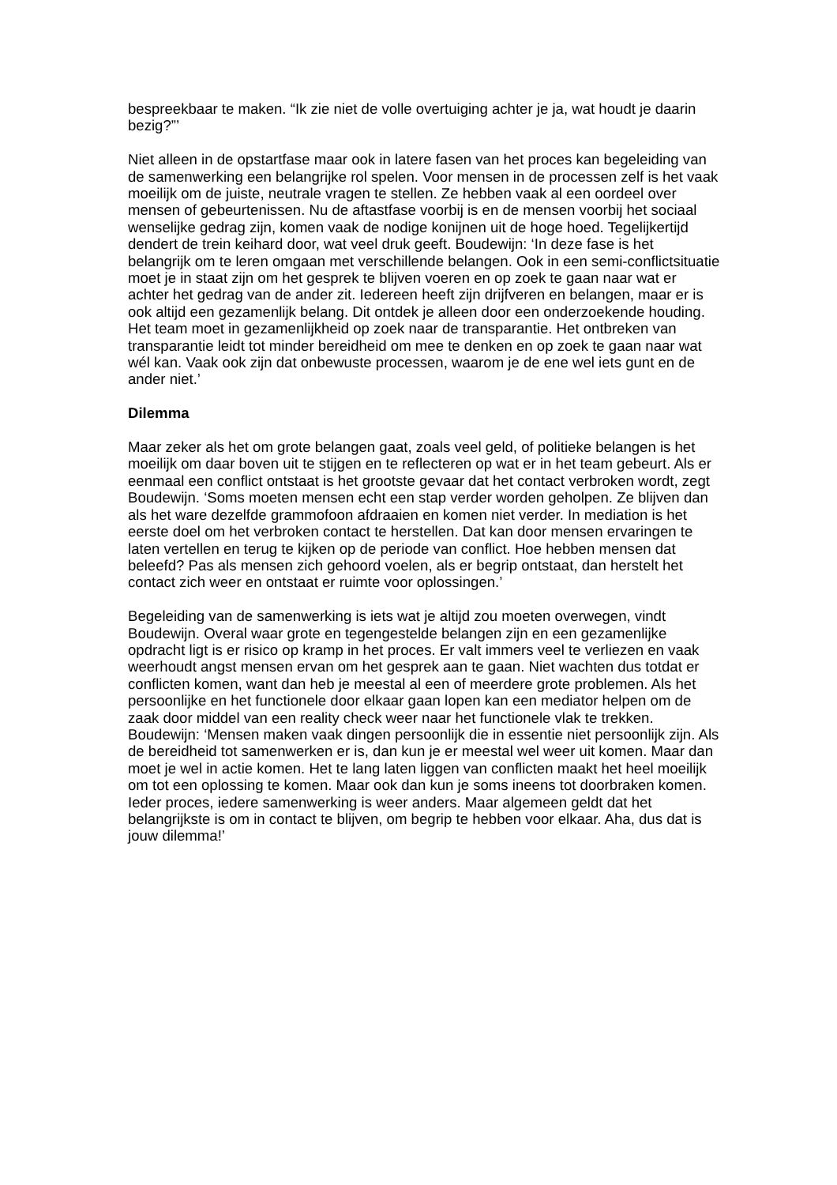bespreekbaar te maken. “Ik zie niet de volle overtuiging achter je ja, wat houdt je daarin bezig?”’
Niet alleen in de opstartfase maar ook in latere fasen van het proces kan begeleiding van de samenwerking een belangrijke rol spelen. Voor mensen in de processen zelf is het vaak moeilijk om de juiste, neutrale vragen te stellen. Ze hebben vaak al een oordeel over mensen of gebeurtenissen. Nu de aftastfase voorbij is en de mensen voorbij het sociaal wenselijke gedrag zijn, komen vaak de nodige konijnen uit de hoge hoed. Tegelijkertijd dendert de trein keihard door, wat veel druk geeft. Boudewijn: ‘In deze fase is het belangrijk om te leren omgaan met verschillende belangen. Ook in een semi-conflictsituatie moet je in staat zijn om het gesprek te blijven voeren en op zoek te gaan naar wat er achter het gedrag van de ander zit. Iedereen heeft zijn drijfveren en belangen, maar er is ook altijd een gezamenlijk belang. Dit ontdek je alleen door een onderzoekende houding. Het team moet in gezamenlijkheid op zoek naar de transparantie. Het ontbreken van transparantie leidt tot minder bereidheid om mee te denken en op zoek te gaan naar wat wél kan. Vaak ook zijn dat onbewuste processen, waarom je de ene wel iets gunt en de ander niet.’
Dilemma
Maar zeker als het om grote belangen gaat, zoals veel geld, of politieke belangen is het moeilijk om daar boven uit te stijgen en te reflecteren op wat er in het team gebeurt. Als er eenmaal een conflict ontstaat is het grootste gevaar dat het contact verbroken wordt, zegt Boudewijn. ‘Soms moeten mensen echt een stap verder worden geholpen. Ze blijven dan als het ware dezelfde grammofoon afdraaien en komen niet verder. In mediation is het eerste doel om het verbroken contact te herstellen. Dat kan door mensen ervaringen te laten vertellen en terug te kijken op de periode van conflict. Hoe hebben mensen dat beleefd? Pas als mensen zich gehoord voelen, als er begrip ontstaat, dan herstelt het contact zich weer en ontstaat er ruimte voor oplossingen.’
Begeleiding van de samenwerking is iets wat je altijd zou moeten overwegen, vindt Boudewijn. Overal waar grote en tegengestelde belangen zijn en een gezamenlijke opdracht ligt is er risico op kramp in het proces. Er valt immers veel te verliezen en vaak weerhoudt angst mensen ervan om het gesprek aan te gaan. Niet wachten dus totdat er conflicten komen, want dan heb je meestal al een of meerdere grote problemen. Als het persoonlijke en het functionele door elkaar gaan lopen kan een mediator helpen om de zaak door middel van een reality check weer naar het functionele vlak te trekken. Boudewijn: ‘Mensen maken vaak dingen persoonlijk die in essentie niet persoonlijk zijn. Als de bereidheid tot samenwerken er is, dan kun je er meestal wel weer uit komen. Maar dan moet je wel in actie komen. Het te lang laten liggen van conflicten maakt het heel moeilijk om tot een oplossing te komen. Maar ook dan kun je soms ineens tot doorbraken komen. Ieder proces, iedere samenwerking is weer anders. Maar algemeen geldt dat het belangrijkste is om in contact te blijven, om begrip te hebben voor elkaar. Aha, dus dat is jouw dilemma!’